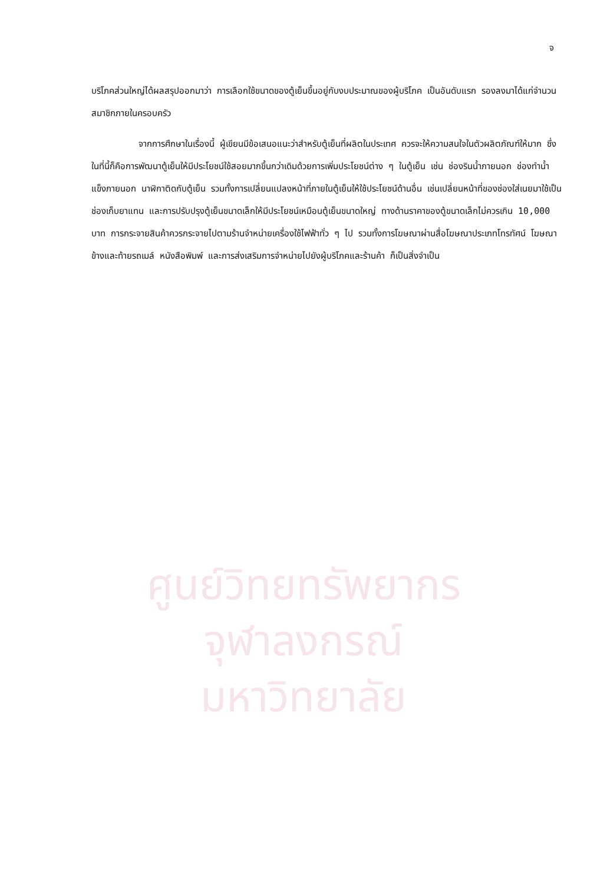ศูนย์วิทยทรัพยากร
จุฬาลงกรณ์มหาวิทยาลัย
จ
บริโภคส่วนใหญ่ได้ผลสรุปออกมาว่า การเลือกใช้ขนาดของตู้เย็นขึ้นอยู่กับงบประมาณของผู้บริโภค เป็นอันดับแรก รองลงมาได้แก่จำนวนสมาชิกภายในครอบครัว
จากการศึกษาในเรื่องนี้ ผู้เขียนมีข้อเสนอแนะว่าสำหรับตู้เย็นที่ผลิตในประเทศ ควรจะให้ความสนใจในตัวผลิตภัณฑ์ให้มาก ซึ่งในที่นี้ก็คือการพัฒนาตู้เย็นให้มีประโยชน์ใช้สอยมากขึ้นกว่าเดิมด้วยการเพิ่มประโยชน์ต่าง ๆ ในตู้เย็น เช่น ช่องรินน้ำภายนอก ช่องทำน้ำแข็งภายนอก นาฬิกาติดกับตู้เย็น รวมทั้งการเปลี่ยนแปลงหน้าที่ภายในตู้เย็นให้ใช้ประโยชน์ด้านอื่น เช่นเปลี่ยนหน้าที่ของช่องใส่เนยมาใช้เป็นช่องเก็บยาแทน และการปรับปรุงตู้เย็นขนาดเล็กให้มีประโยชน์เหมือนตู้เย็นขนาดใหญ่ ทางด้านราคาของตู้ขนาดเล็กไม่ควรเกิน 10,000 บาท การกระจายสินค้าควรกระจายไปตามร้านจำหน่ายเครื่องใช้ไฟฟ้าทั่ว ๆ ไป รวมทั้งการโฆษณาผ่านสื่อโฆษณาประเภทโทรทัศน์ โฆษณาข้างและท้ายรถเมล์ หนังสือพิมพ์ และการส่งเสริมการจำหน่ายไปยังผู้บริโภคและร้านค้า ก็เป็นสิ่งจำเป็น